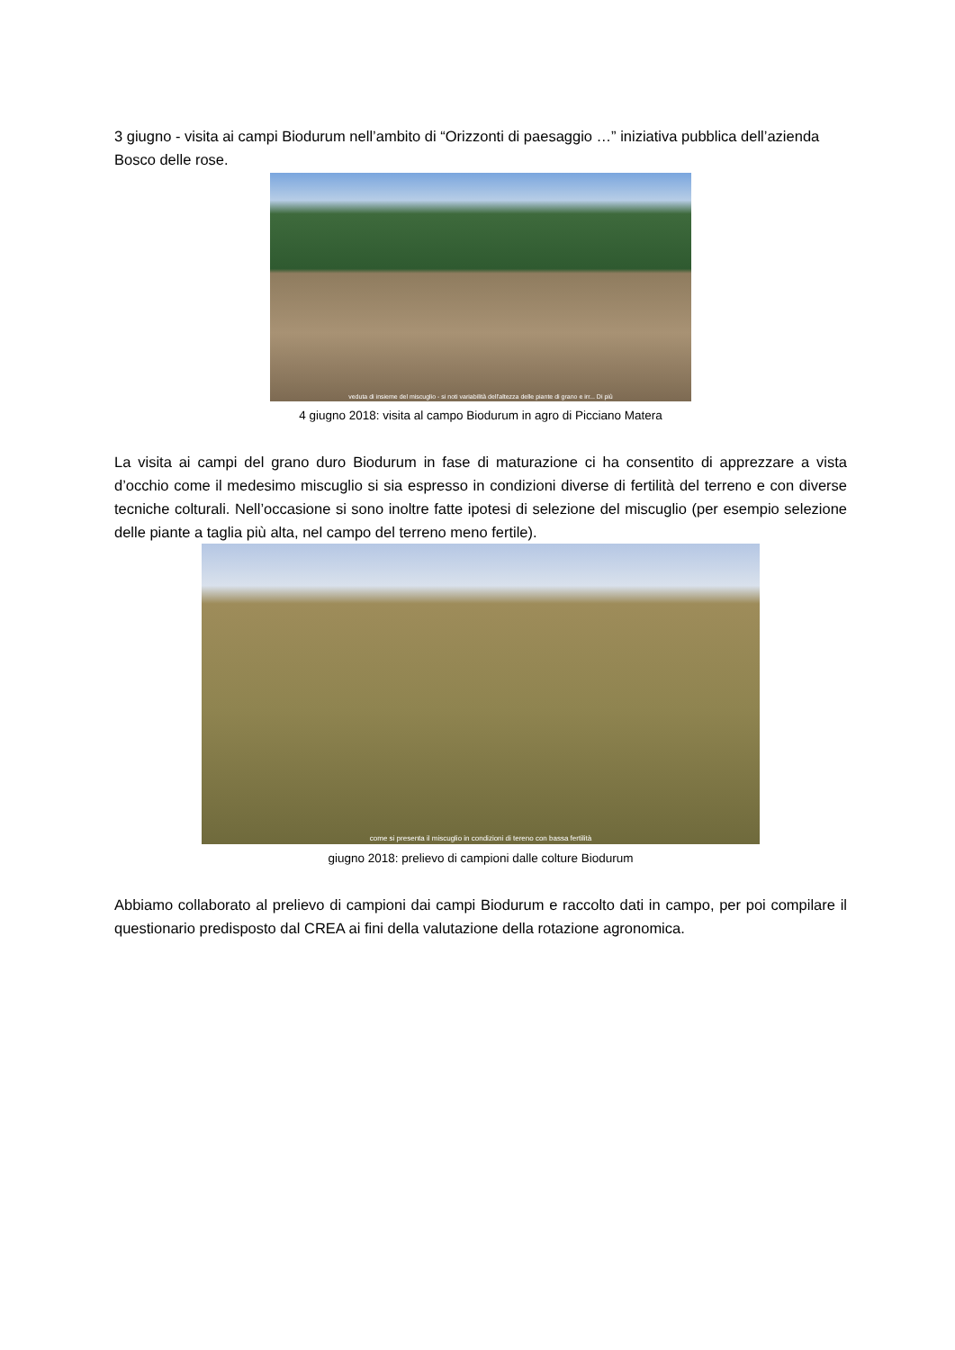3 giugno - visita ai campi Biodurum nell’ambito di “Orizzonti di paesaggio …” iniziativa pubblica dell’azienda Bosco delle rose.
veduta di insieme del miscuglio - si noti variabilità dell'altezza delle piante di grano e irr... Di più
4 giugno 2018: visita al campo Biodurum in agro di Picciano Matera
La visita ai campi del grano duro Biodurum in fase di maturazione ci ha consentito di apprezzare a vista d’occhio come il medesimo miscuglio si sia espresso in condizioni diverse di fertilità del terreno e con diverse tecniche colturali. Nell’occasione si sono inoltre fatte ipotesi di selezione del miscuglio (per esempio selezione delle piante a taglia più alta, nel campo del terreno meno fertile).
come si presenta il miscuglio in condizioni di tereno con bassa fertilità
giugno 2018: prelievo di campioni dalle colture Biodurum
Abbiamo collaborato al prelievo di campioni dai campi Biodurum e raccolto dati in campo, per poi compilare il questionario predisposto dal CREA ai fini della valutazione della rotazione agronomica.